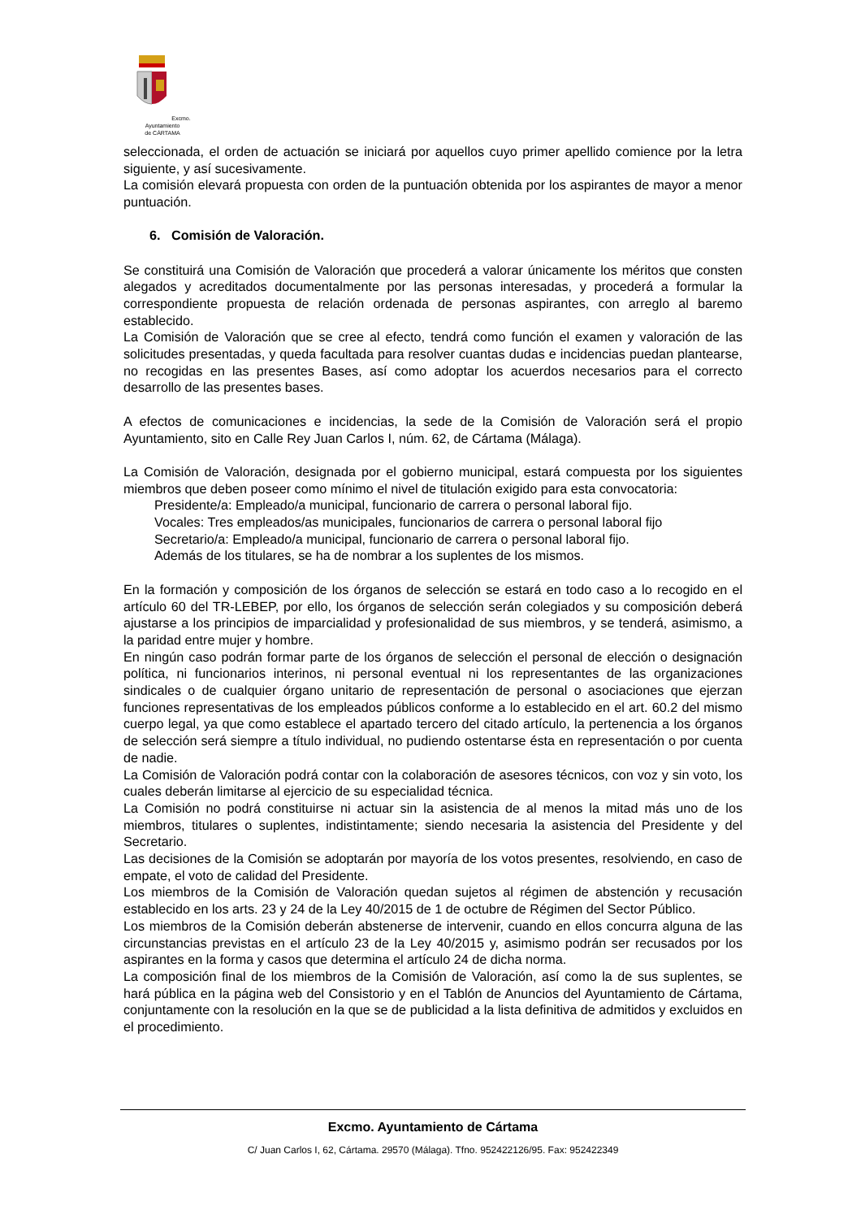Excmo. Ayuntamiento
de CÁRTAMA
seleccionada, el orden de actuación se iniciará por aquellos cuyo primer apellido comience por la letra siguiente, y así sucesivamente.
La comisión elevará propuesta con orden de la puntuación obtenida por los aspirantes de mayor a menor puntuación.
6. Comisión de Valoración.
Se constituirá una Comisión de Valoración que procederá a valorar únicamente los méritos que consten alegados y acreditados documentalmente por las personas interesadas, y procederá a formular la correspondiente propuesta de relación ordenada de personas aspirantes, con arreglo al baremo establecido.
La Comisión de Valoración que se cree al efecto, tendrá como función el examen y valoración de las solicitudes presentadas, y queda facultada para resolver cuantas dudas e incidencias puedan plantearse, no recogidas en las presentes Bases, así como adoptar los acuerdos necesarios para el correcto desarrollo de las presentes bases.
A efectos de comunicaciones e incidencias, la sede de la Comisión de Valoración será el propio Ayuntamiento, sito en Calle Rey Juan Carlos I, núm. 62, de Cártama (Málaga).
La Comisión de Valoración, designada por el gobierno municipal, estará compuesta por los siguientes miembros que deben poseer como mínimo el nivel de titulación exigido para esta convocatoria:
Presidente/a: Empleado/a municipal, funcionario de carrera o personal laboral fijo.
Vocales: Tres empleados/as municipales, funcionarios de carrera o personal laboral fijo
Secretario/a: Empleado/a municipal, funcionario de carrera o personal laboral fijo.
Además de los titulares, se ha de nombrar a los suplentes de los mismos.
En la formación y composición de los órganos de selección se estará en todo caso a lo recogido en el artículo 60 del TR-LEBEP, por ello, los órganos de selección serán colegiados y su composición deberá ajustarse a los principios de imparcialidad y profesionalidad de sus miembros, y se tenderá, asimismo, a la paridad entre mujer y hombre.
En ningún caso podrán formar parte de los órganos de selección el personal de elección o designación política, ni funcionarios interinos, ni personal eventual ni los representantes de las organizaciones sindicales o de cualquier órgano unitario de representación de personal o asociaciones que ejerzan funciones representativas de los empleados públicos conforme a lo establecido en el art. 60.2 del mismo cuerpo legal, ya que como establece el apartado tercero del citado artículo, la pertenencia a los órganos de selección será siempre a título individual, no pudiendo ostentarse ésta en representación o por cuenta de nadie.
La Comisión de Valoración podrá contar con la colaboración de asesores técnicos, con voz y sin voto, los cuales deberán limitarse al ejercicio de su especialidad técnica.
La Comisión no podrá constituirse ni actuar sin la asistencia de al menos la mitad más uno de los miembros, titulares o suplentes, indistintamente; siendo necesaria la asistencia del Presidente y del Secretario.
Las decisiones de la Comisión se adoptarán por mayoría de los votos presentes, resolviendo, en caso de empate, el voto de calidad del Presidente.
Los miembros de la Comisión de Valoración quedan sujetos al régimen de abstención y recusación establecido en los arts. 23 y 24 de la Ley 40/2015 de 1 de octubre de Régimen del Sector Público.
Los miembros de la Comisión deberán abstenerse de intervenir, cuando en ellos concurra alguna de las circunstancias previstas en el artículo 23 de la Ley 40/2015 y, asimismo podrán ser recusados por los aspirantes en la forma y casos que determina el artículo 24 de dicha norma.
La composición final de los miembros de la Comisión de Valoración, así como la de sus suplentes, se hará pública en la página web del Consistorio y en el Tablón de Anuncios del Ayuntamiento de Cártama, conjuntamente con la resolución en la que se de publicidad a la lista definitiva de admitidos y excluidos en el procedimiento.
Excmo. Ayuntamiento de Cártama
C/ Juan Carlos I, 62, Cártama. 29570 (Málaga). Tfno. 952422126/95. Fax: 952422349